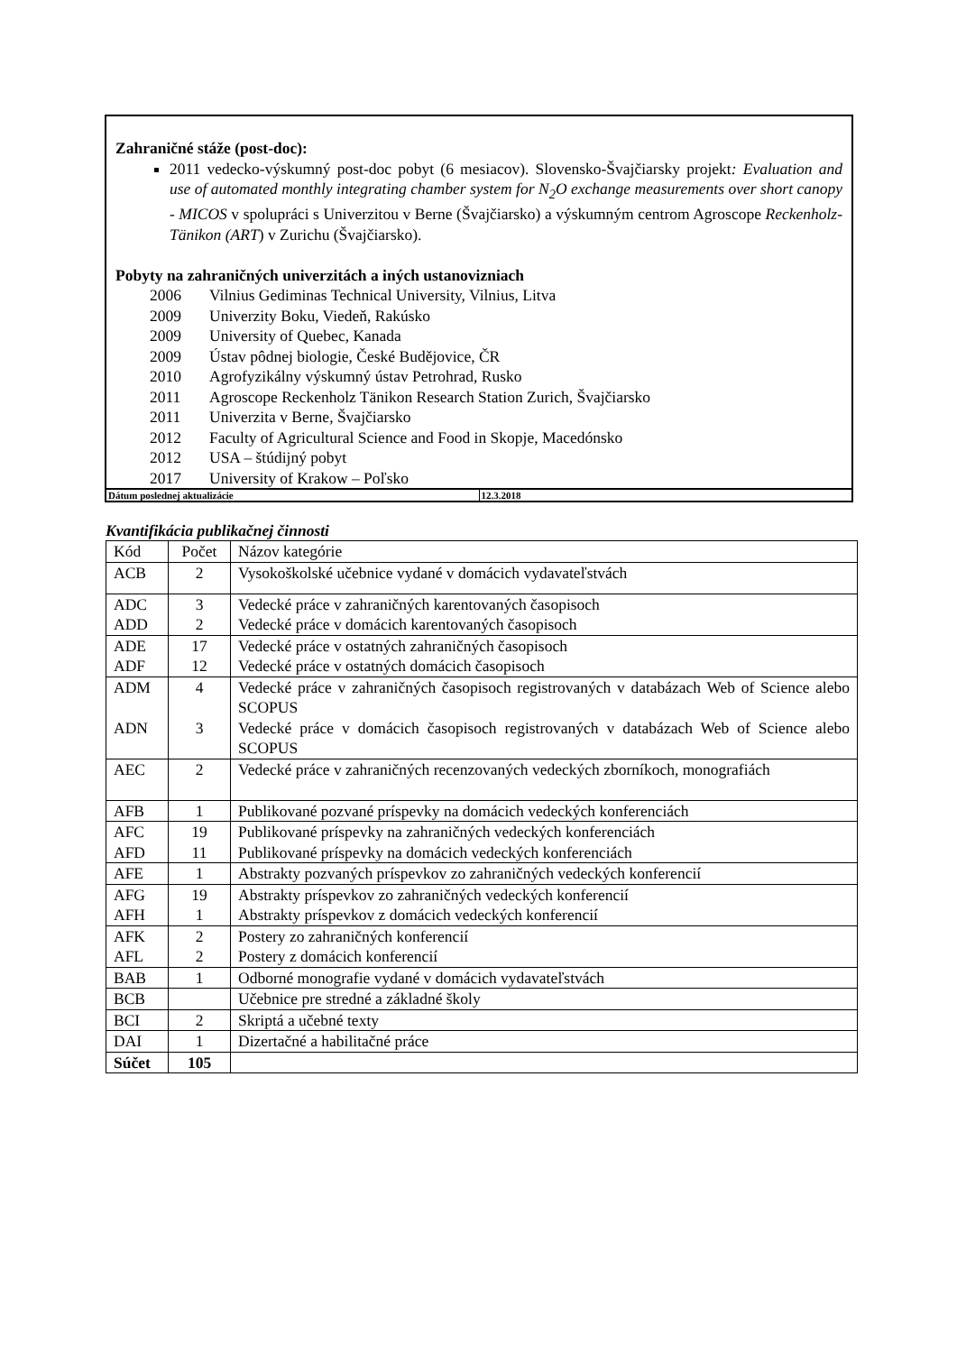Zahraničné stáže (post-doc):
2011 vedecko-výskumný post-doc pobyt (6 mesiacov). Slovensko-Švajčiarsky projekt: Evaluation and use of automated monthly integrating chamber system for N<sub>2</sub>O exchange measurements over short canopy - MICOS v spolupráci s Univerzitou v Berne (Švajčiarsko) a výskumným centrom Agroscope Reckenholz-Tänikon (ART) v Zurichu (Švajčiarsko).
Pobyty na zahraničných univerzitách a iných ustanovizniach
2006 Vilnius Gediminas Technical University, Vilnius, Litva
2009 Univerzity Boku, Viedeň, Rakúsko
2009 University of Quebec, Kanada
2009 Ústav pôdnej biologie, České Budějovice, ČR
2010 Agrofyzikálny výskumný ústav Petrohrad, Rusko
2011 Agroscope Reckenholz Tänikon Research Station Zurich, Švajčiarsko
2011 Univerzita v Berne, Švajčiarsko
2012 Faculty of Agricultural Science and Food in Skopje, Macedónsko
2012 USA – štúdijný pobyt
2017 University of Krakow – Poľsko
| Dátum poslednej aktualizácie | 12.3.2018 |
Kvantifikácia publikačnej činnosti
| Kód | Počet | Názov kategórie |
| --- | --- | --- |
| ACB | 2 | Vysokoškolské učebnice vydané v domácich vydavateľstvách |
| ADC ADD | 3 2 | Vedecké práce v zahraničných karentovaných časopisoch Vedecké práce v domácich karentovaných časopisoch |
| ADE ADF | 17 12 | Vedecké práce v ostatných zahraničných časopisoch Vedecké práce v ostatných domácich časopisoch |
| ADM ADN | 4 3 | Vedecké práce v zahraničných časopisoch registrovaných v databázach Web of Science alebo SCOPUS Vedecké práce v domácich časopisoch registrovaných v databázach Web of Science alebo SCOPUS |
| AEC | 2 | Vedecké práce v zahraničných recenzovaných vedeckých zborníkoch, monografiách |
| AFB | 1 | Publikované pozvané príspevky na domácich vedeckých konferenciách |
| AFC AFD | 19 11 | Publikované príspevky na zahraničných vedeckých konferenciách Publikované príspevky na domácich vedeckých konferenciách |
| AFE | 1 | Abstrakty pozvaných príspevkov zo zahraničných vedeckých konferencií |
| AFG AFH | 19 1 | Abstrakty príspevkov zo zahraničných vedeckých konferencií Abstrakty príspevkov z domácich vedeckých konferencií |
| AFK AFL | 2 2 | Postery zo zahraničných konferencií Postery z domácich konferencií |
| BAB | 1 | Odborné monografie vydané v domácich vydavateľstvách |
| BCB | | Učebnice pre stredné a základné školy |
| BCI | 2 | Skriptá a učebné texty |
| DAI | 1 | Dizertačné a habilitačné práce |
| Súčet | 105 | |